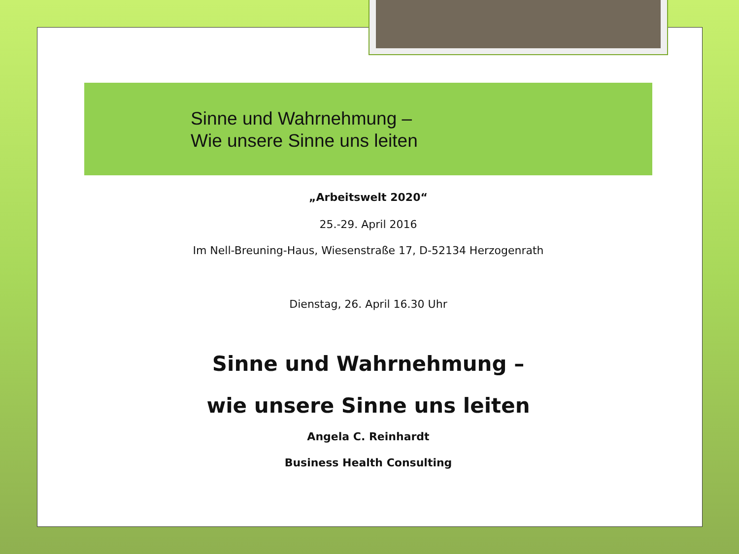Sinne und Wahrnehmung –
Wie unsere Sinne uns leiten
„Arbeitswelt 2020“
25.-29. April 2016
Im Nell-Breuning-Haus, Wiesenstraße 17, D-52134 Herzogenrath
Dienstag, 26. April 16.30 Uhr
Sinne und Wahrnehmung –
wie unsere Sinne uns leiten
Angela C. Reinhardt
Business Health Consulting